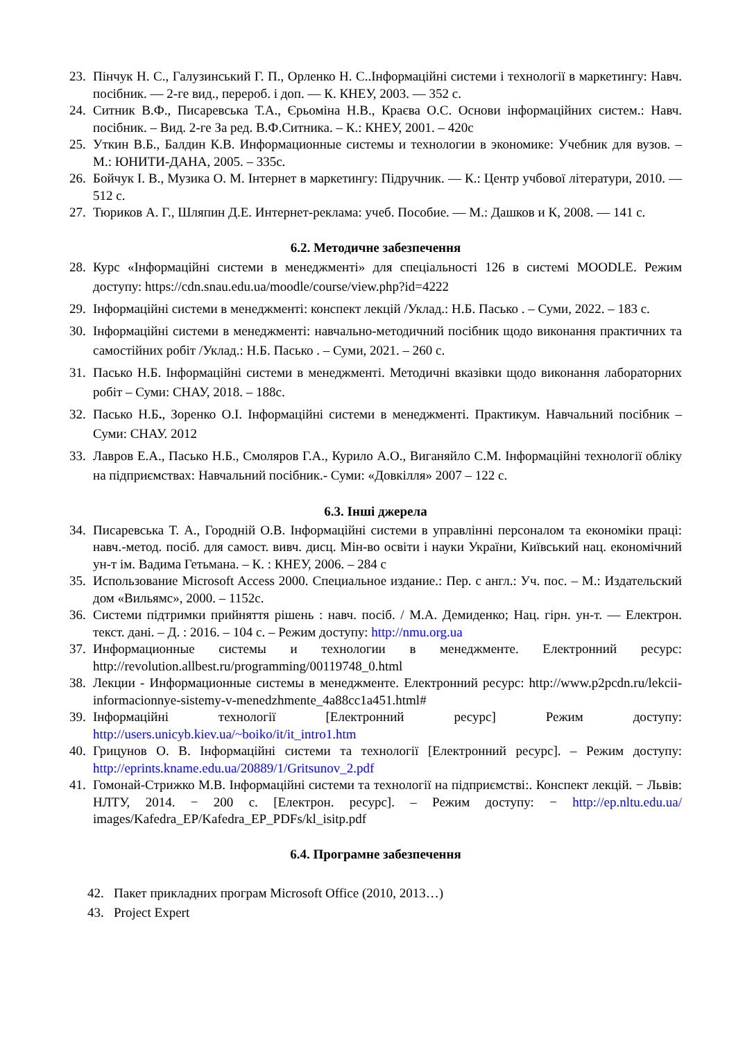23. Пінчук Н. С., Галузинський Г. П., Орленко Н. С..Інформаційні системи і технології в маркетингу: Навч. посібник. — 2-ге вид., перероб. і доп. — К. КНЕУ, 2003. — 352 с.
24. Ситник В.Ф., Писаревська Т.А., Єрьоміна Н.В., Краєва О.С. Основи інформаційних систем.: Навч. посібник. – Вид. 2-ге За ред. В.Ф.Ситника. – К.: КНЕУ, 2001. – 420с
25. Уткин В.Б., Балдин К.В. Информационные системы и технологии в экономике: Учебник для вузов. – М.: ЮНИТИ-ДАНА, 2005. – 335с.
26. Бойчук І. В., Музика О. М. Інтернет в маркетингу: Підручник. — К.: Центр учбової літератури, 2010. — 512 с.
27. Тюриков А. Г., Шляпин Д.Е. Интернет-реклама: учеб. Пособие. — М.: Дашков и К, 2008. — 141 с.
6.2. Методичне забезпечення
28. Курс «Інформаційні системи в менеджменті» для спеціальності 126 в системі MOODLE. Режим доступу: https://cdn.snau.edu.ua/moodle/course/view.php?id=4222
29. Інформаційні системи в менеджменті: конспект лекцій /Уклад.: Н.Б. Пасько . – Суми, 2022. – 183 с.
30. Інформаційні системи в менеджменті: навчально-методичний посібник щодо виконання практичних та самостійних робіт /Уклад.: Н.Б. Пасько . – Суми, 2021. – 260 с.
31. Пасько Н.Б. Інформаційні системи в менеджменті. Методичні вказівки щодо виконання лабораторних робіт – Суми: СНАУ, 2018. – 188с.
32. Пасько Н.Б., Зоренко О.І. Інформаційні системи в менеджменті. Практикум. Навчальний посібник – Суми: СНАУ. 2012
33. Лавров Е.А., Пасько Н.Б., Смоляров Г.А., Курило А.О., Виганяйло С.М. Інформаційні технології обліку на підприємствах: Навчальний посібник.- Суми: «Довкілля» 2007 – 122 с.
6.3. Інші джерела
34. Писаревська Т. А., Городній О.В. Інформаційні системи в управлінні персоналом та економіки праці: навч.-метод. посіб. для самост. вивч. дисц. Мін-во освіти і науки України, Київський нац. економічний ун-т ім. Вадима Гетьмана. – К. : КНЕУ, 2006. – 284 с
35. Использование Microsoft Access 2000. Специальное издание.: Пер. с англ.: Уч. пос. – М.: Издательский дом «Вильямс», 2000. – 1152с.
36. Системи підтримки прийняття рішень : навч. посіб. / М.А. Демиденко; Нац. гірн. ун-т. — Електрон. текст. дані. – Д. : 2016. – 104 с. – Режим доступу: http://nmu.org.ua
37. Информационные системы и технологии в менеджменте. Електронний ресурс: http://revolution.allbest.ru/programming/00119748_0.html
38. Лекции - Информационные системы в менеджменте. Електронний ресурс: http://www.p2pcdn.ru/lekcii-informacionnye-sistemy-v-menedzhmente_4a88cc1a451.html#
39. Інформаційні технології [Електронний ресурс] Режим доступу: http://users.unicyb.kiev.ua/~boiko/it/it_intro1.htm
40. Грицунов О. В. Інформаційні системи та технології [Електронний ресурс]. – Режим доступу: http://eprints.kname.edu.ua/20889/1/Gritsunov_2.pdf
41. Гомонай-Стрижко М.В. Інформаційні системи та технології на підприємстві:. Конспект лекцій. − Львів: НЛТУ, 2014. − 200 с. [Електрон. ресурс]. – Режим доступу: − http://ep.nltu.edu.ua/ images/Kafedra_EP/Kafedra_EP_PDFs/kl_isitp.pdf
6.4. Програмне забезпечення
42. Пакет прикладних програм Microsoft Office (2010, 2013…)
43. Project Expert